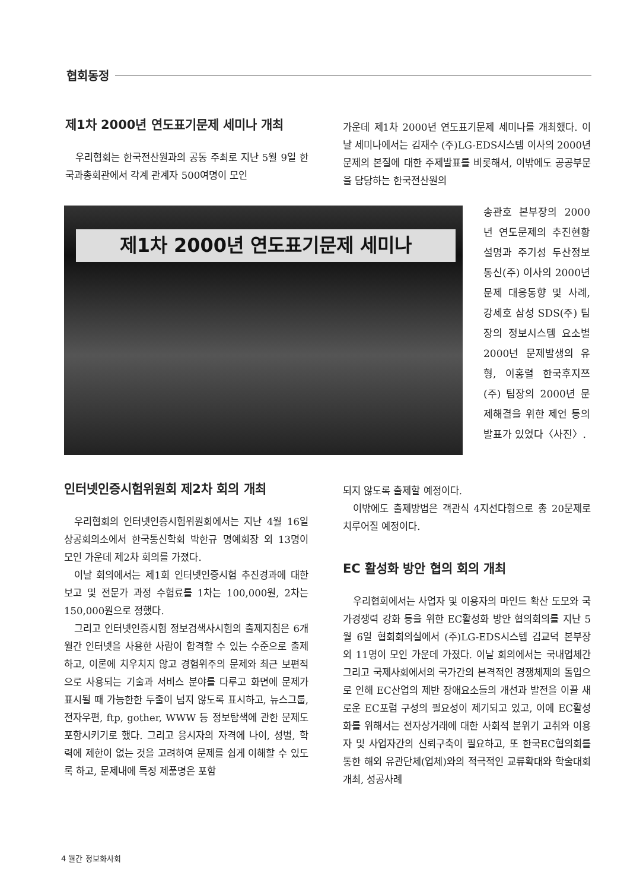협회동정
제1차 2000년 연도표기문제 세미나 개최
우리협회는 한국전산원과의 공동 주최로 지난 5월 9일 한국과총회관에서 각계 관계자 500여명이 모인
가운데 제1차 2000년 연도표기문제 세미나를 개최했다. 이날 세미나에서는 김재수 (주)LG-EDS시스템 이사의 2000년 문제의 본질에 대한 주제발표를 비롯해서, 이밖에도 공공부문을 담당하는 한국전산원의
제1차 2000년 연도표기문제 세미나
송관호 본부장의 2000년 연도문제의 추진현황 설명과 주기성 두산정보통신(주) 이사의 2000년 문제 대응동향 및 사례, 강세호 삼성 SDS(주) 팀장의 정보시스템 요소별 2000년 문제발생의 유형, 이홍렬 한국후지쯔(주) 팀장의 2000년 문제해결을 위한 제언 등의 발표가 있었다〈사진〉.
인터넷인증시험위원회 제2차 회의 개최
우리협회의 인터넷인증시험위원회에서는 지난 4월 16일 상공회의소에서 한국통신학회 박한규 명예회장 외 13명이 모인 가운데 제2차 회의를 가졌다.
이날 회의에서는 제1회 인터넷인증시험 추진경과에 대한 보고 및 전문가 과정 수험료를 1차는 100,000원, 2차는 150,000원으로 정했다.
그리고 인터넷인증시험 정보검색사시험의 출제지침은 6개월간 인터넷을 사용한 사람이 합격할 수 있는 수준으로 출제하고, 이론에 치우치지 않고 경험위주의 문제와 최근 보편적으로 사용되는 기술과 서비스 분야를 다루고 화면에 문제가 표시될 때 가능한한 두줄이 넘지 않도록 표시하고, 뉴스그룹, 전자우편, ftp, gother, WWW 등 정보탐색에 관한 문제도 포함시키기로 했다. 그리고 응시자의 자격에 나이, 성별, 학력에 제한이 없는 것을 고려하여 문제를 쉽게 이해할 수 있도록 하고, 문제내에 특정 제품명은 포함
되지 않도록 출제할 예정이다.
이밖에도 출제방법은 객관식 4지선다형으로 총 20문제로 치루어질 예정이다.
EC 활성화 방안 협의 회의 개최
우리협회에서는 사업자 및 이용자의 마인드 확산 도모와 국가경쟁력 강화 등을 위한 EC활성화 방안 협의회의를 지난 5월 6일 협회회의실에서 (주)LG-EDS시스템 김교덕 본부장 외 11명이 모인 가운데 가졌다. 이날 회의에서는 국내업체간 그리고 국제사회에서의 국가간의 본격적인 경쟁체제의 돌입으로 인해 EC산업의 제반 장애요소들의 개선과 발전을 이끌 새로운 EC포럼 구성의 필요성이 제기되고 있고, 이에 EC활성화를 위해서는 전자상거래에 대한 사회적 분위기 고취와 이용자 및 사업자간의 신뢰구축이 필요하고, 또 한국EC협의회를 통한 해외 유관단체(업체)와의 적극적인 교류확대와 학술대회 개최, 성공사례
4 월간 정보화사회